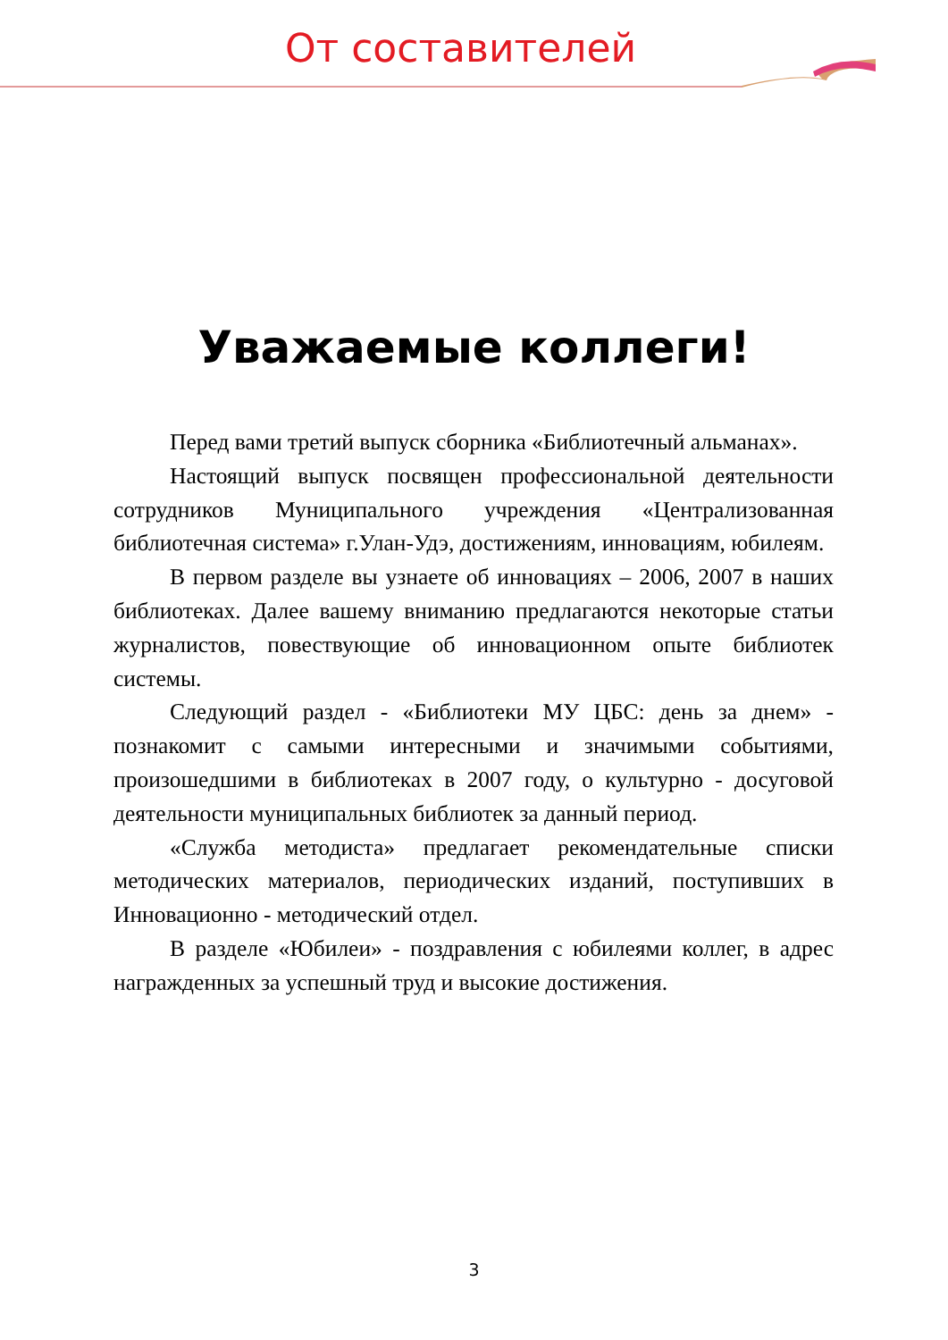От составителей
Уважаемые коллеги!
Перед вами третий выпуск сборника «Библиотечный альманах».
Настоящий выпуск посвящен профессиональной деятельности сотрудников Муниципального учреждения «Централизованная библиотечная система» г.Улан-Удэ, достижениям, инновациям, юбилеям.
В первом разделе вы узнаете об инновациях – 2006, 2007 в наших библиотеках. Далее вашему вниманию предлагаются некоторые статьи журналистов, повествующие об инновационном опыте библиотек системы.
Следующий раздел - «Библиотеки МУ ЦБС: день за днем» - познакомит с самыми интересными и значимыми событиями, произошедшими в библиотеках в 2007 году, о культурно - досуговой деятельности муниципальных библиотек за данный период.
«Служба методиста» предлагает рекомендательные списки методических материалов, периодических изданий, поступивших в Инновационно - методический отдел.
В разделе «Юбилеи» - поздравления с юбилеями коллег, в адрес награжденных за успешный труд и высокие достижения.
3